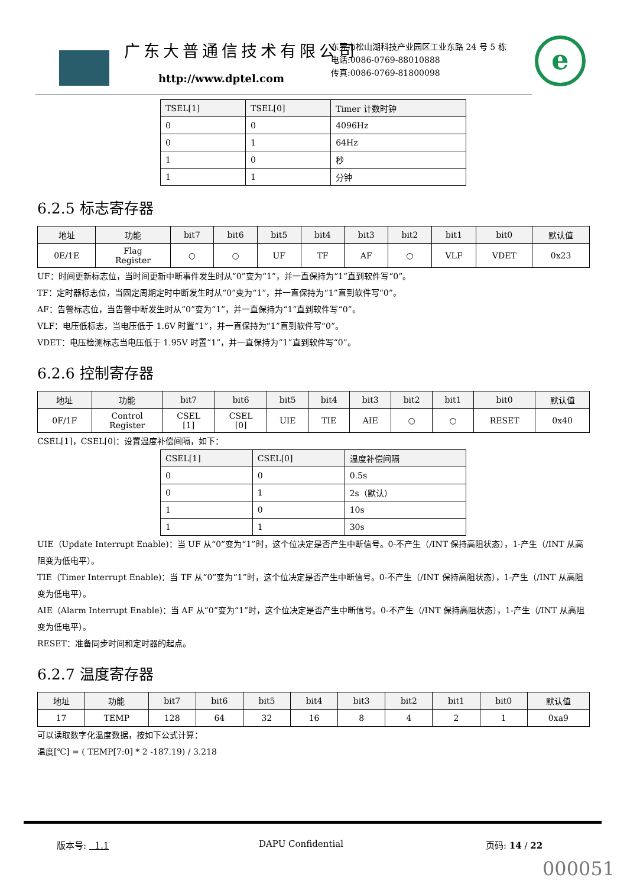广东大普通信技术有限公司
http://www.dptel.com
东莞市松山湖科技产业园区工业东路 24 号 5 栋
电话:0086-0769-88010888
传真:0086-0769-81800098
e
| TSEL[1] | TSEL[0] | Timer 计数时钟 |
| --- | --- | --- |
| 0 | 0 | 4096Hz |
| 0 | 1 | 64Hz |
| 1 | 0 | 秒 |
| 1 | 1 | 分钟 |
6.2.5 标志寄存器
| 地址 | 功能 | bit7 | bit6 | bit5 | bit4 | bit3 | bit2 | bit1 | bit0 | 默认值 |
| --- | --- | --- | --- | --- | --- | --- | --- | --- | --- | --- |
| 0E/1E | Flag Register | ○ | ○ | UF | TF | AF | ○ | VLF | VDET | 0x23 |
UF：时间更新标志位，当时间更新中断事件发生时从“0”变为“1”，并一直保持为“1”直到软件写“0”。
TF：定时器标志位，当固定周期定时中断发生时从“0”变为“1”，并一直保持为“1”直到软件写“0”。
AF：告警标志位，当告警中断发生时从“0”变为“1”，并一直保持为“1”直到软件写“0”。
VLF：电压低标志，当电压低于 1.6V 时置“1”，并一直保持为“1”直到软件写“0”。
VDET：电压检测标志当电压低于 1.95V 时置“1”，并一直保持为“1”直到软件写“0”。
6.2.6 控制寄存器
| 地址 | 功能 | bit7 | bit6 | bit5 | bit4 | bit3 | bit2 | bit1 | bit0 | 默认值 |
| --- | --- | --- | --- | --- | --- | --- | --- | --- | --- | --- |
| 0F/1F | Control Register | CSEL [1] | CSEL [0] | UIE | TIE | AIE | ○ | ○ | RESET | 0x40 |
CSEL[1]，CSEL[0]：设置温度补偿间隔，如下：
| CSEL[1] | CSEL[0] | 温度补偿间隔 |
| --- | --- | --- |
| 0 | 0 | 0.5s |
| 0 | 1 | 2s（默认） |
| 1 | 0 | 10s |
| 1 | 1 | 30s |
UIE（Update Interrupt Enable)：当 UF 从“0”变为“1”时，这个位决定是否产生中断信号。0-不产生（/INT 保持高阻状态），1-产生（/INT 从高阻变为低电平）。
TIE（Timer Interrupt Enable)：当 TF 从“0”变为“1”时，这个位决定是否产生中断信号。0-不产生（/INT 保持高阻状态），1-产生（/INT 从高阻变为低电平）。
AIE（Alarm Interrupt Enable)：当 AF 从“0”变为“1”时，这个位决定是否产生中断信号。0-不产生（/INT 保持高阻状态），1-产生（/INT 从高阻变为低电平）。
RESET：准备同步时间和定时器的起点。
6.2.7 温度寄存器
| 地址 | 功能 | bit7 | bit6 | bit5 | bit4 | bit3 | bit2 | bit1 | bit0 | 默认值 |
| --- | --- | --- | --- | --- | --- | --- | --- | --- | --- | --- |
| 17 | TEMP | 128 | 64 | 32 | 16 | 8 | 4 | 2 | 1 | 0xa9 |
可以读取数字化温度数据，按如下公式计算：
温度[℃] = ( TEMP[7:0] * 2 -187.19) / 3.218
版本号: 1.1 DAPU Confidential 页码: 14 / 22
000051